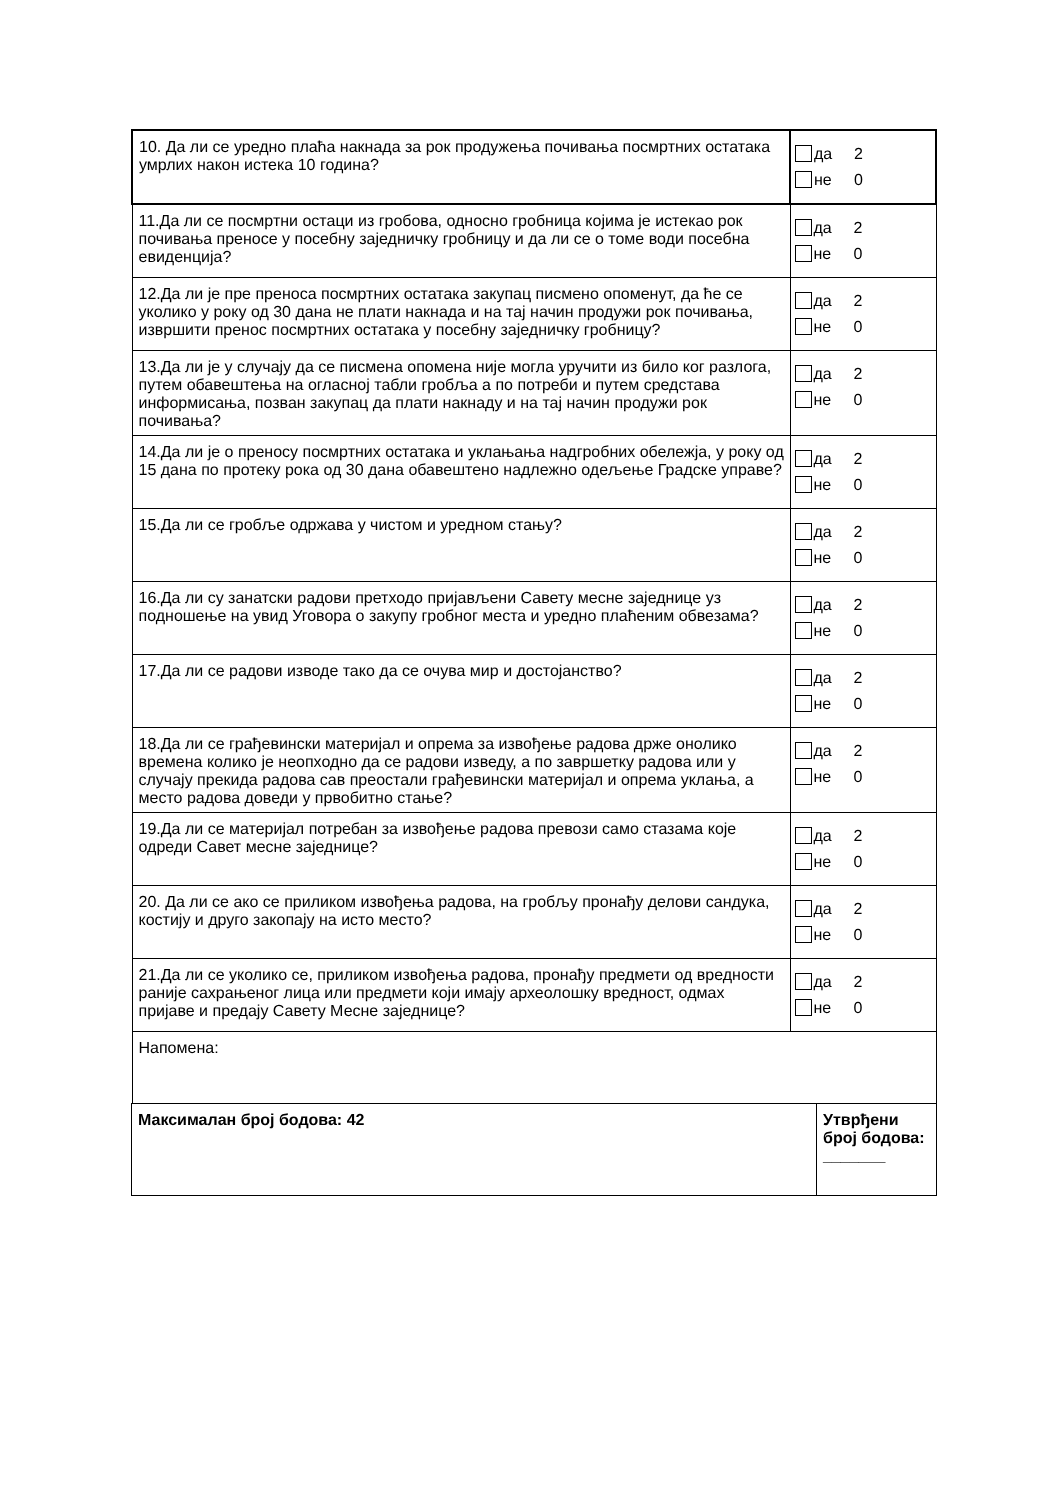| 10. Да ли се уредно плаћа накнада за рок продужења почивања посмртних остатака умрлих након истека 10 година? | да 2 не 0 |
| 11.Да ли се посмртни остаци из гробова, односно гробница којима је истекао рок почивања преносе у посебну заједничку гробницу и да ли се о томе води посебна евиденција? | да 2 не 0 |
| 12.Да ли је пре преноса посмртних остатака закупац писмено опоменут, да ће се уколико у року од 30 дана не плати накнада и на тај начин продужи рок почивања, извршити пренос посмртних остатака у посебну заједничку гробницу? | да 2 не 0 |
| 13.Да ли је у случају да се писмена опомена није могла уручити из било ког разлога, путем обавештења на огласној табли гробља а по потреби и путем средстава информисања, позван закупац да плати накнаду и на тај начин продужи рок почивања? | да 2 не 0 |
| 14.Да ли је о преносу посмртних остатака и уклањања надгробних обележја, у року од 15 дана по протеку рока од 30 дана обавештено надлежно одељење Градске управе? | да 2 не 0 |
| 15.Да ли се гробље одржава у чистом и уредном стању? | да 2 не 0 |
| 16.Да ли су занатски радови претходо пријављени Савету месне заједнице уз подношење на увид Уговора о закупу гробног места и уредно плаћеним обвезама? | да 2 не 0 |
| 17.Да ли се радови изводе тако да се очува мир и достојанство? | да 2 не 0 |
| 18.Да ли се грађевински материјал и опрема за извођење радова држе онолико времена колико је неопходно да се радови изведу, а по завршетку радова или у случају прекида радова сав преостали грађевински материјал и опрема уклања, а место радова доведи у првобитно стање? | да 2 не 0 |
| 19.Да ли се материјал потребан за извођење радова превози само стазама које одреди Савет месне заједнице? | да 2 не 0 |
| 20. Да ли се ако се приликом извођења радова, на гробљу пронађу делови сандука, костију и друго закопају на исто место? | да 2 не 0 |
| 21.Да ли се уколико се, приликом извођења радова, пронађу предмети од вредности раније сахрањеног лица или предмети који имају археолошку вредност, одмах пријаве и предају Савету Месне заједнице? | да 2 не 0 |
| Напомена: | |
| Максималан број бодова: 42 | Утврђени број бодова: _______ |